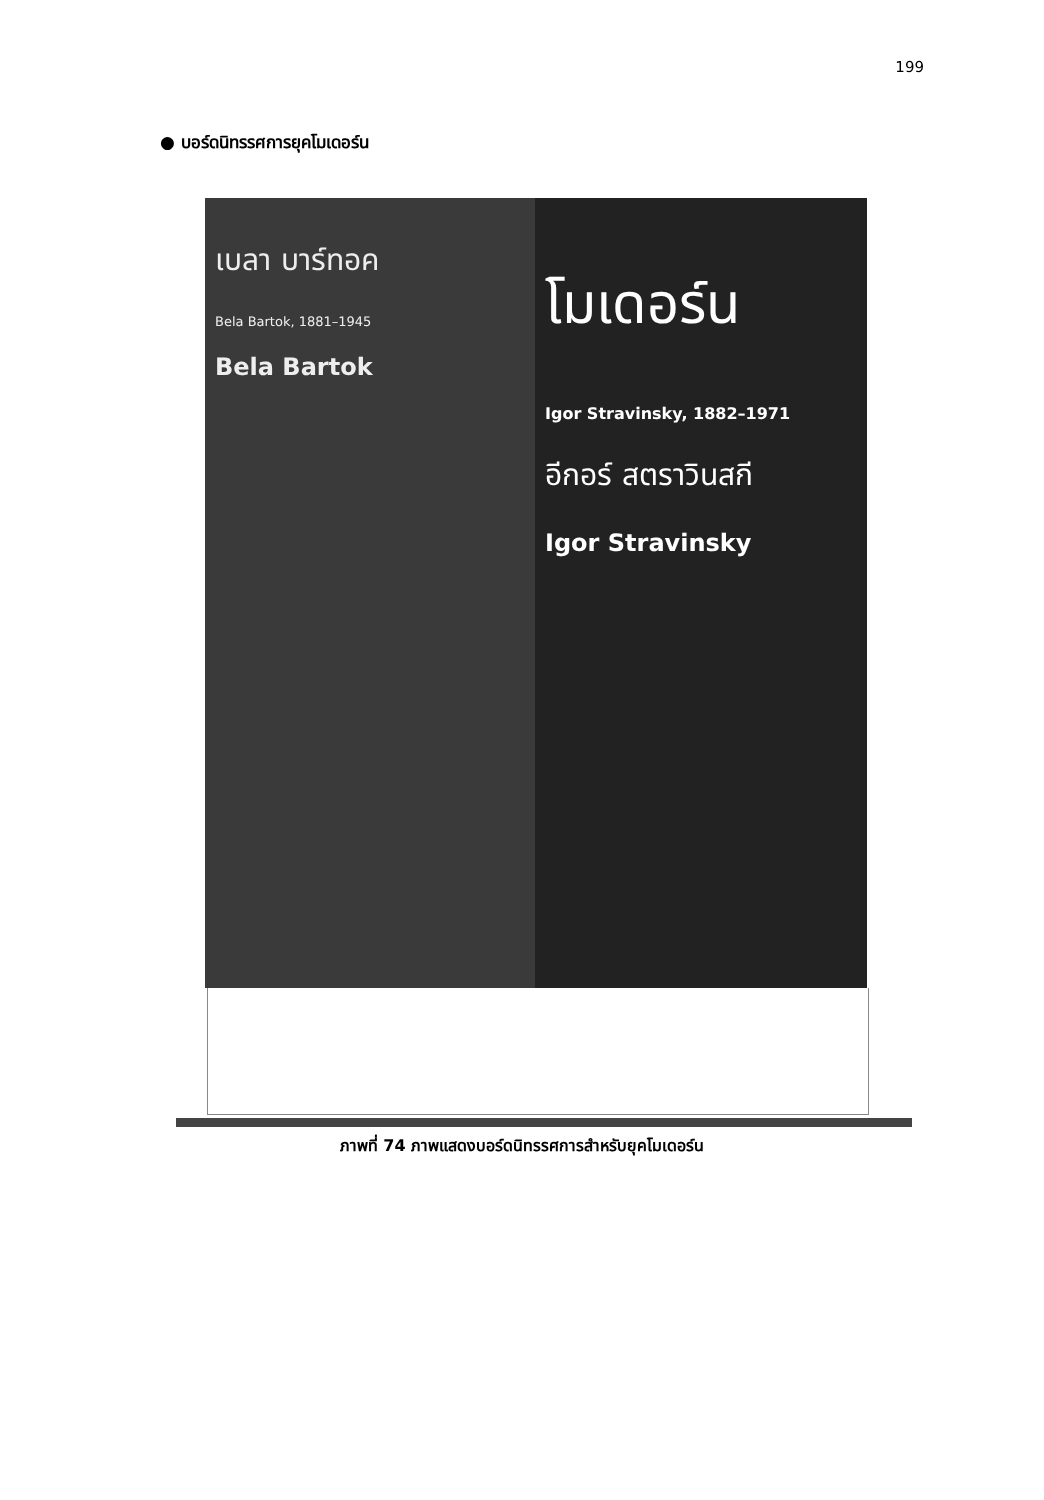199
● บอร์ดนิทรรศการยุคโมเดอร์น
เบลา บาร์ทอค
Bela Bartok, 1881–1945
Bela Bartok
โมเดอร์น
Igor Stravinsky, 1882–1971
อีกอร์ สตราวินสกี
Igor Stravinsky
ภาพที่ 74 ภาพแสดงบอร์ดนิทรรศการสำหรับยุคโมเดอร์น